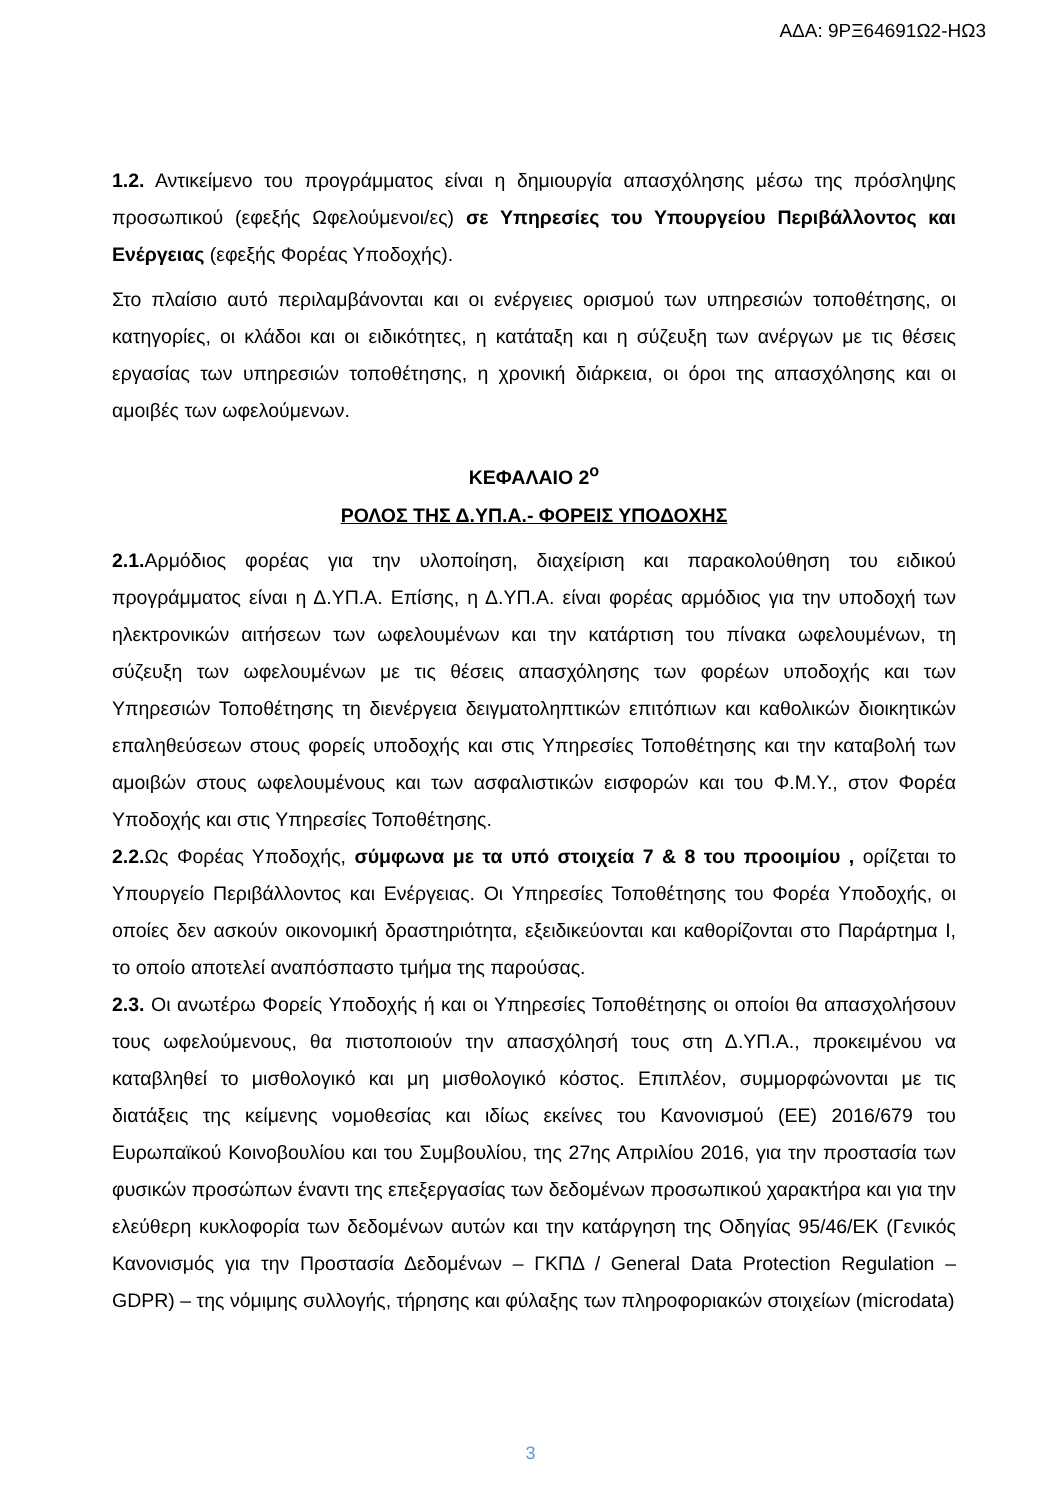ΑΔΑ: 9ΡΞ64691Ω2-ΗΩ3
1.2. Αντικείμενο του προγράμματος είναι η δημιουργία απασχόλησης μέσω της πρόσληψης προσωπικού (εφεξής Ωφελούμενοι/ες) σε Υπηρεσίες του Υπουργείου Περιβάλλοντος και Ενέργειας (εφεξής Φορέας Υποδοχής).
Στο πλαίσιο αυτό περιλαμβάνονται και οι ενέργειες ορισμού των υπηρεσιών τοποθέτησης, οι κατηγορίες, οι κλάδοι και οι ειδικότητες, η κατάταξη και η σύζευξη των ανέργων με τις θέσεις εργασίας των υπηρεσιών τοποθέτησης, η χρονική διάρκεια, οι όροι της απασχόλησης και οι αμοιβές των ωφελούμενων.
ΚΕΦΑΛΑΙΟ 2<sup>ο</sup>
ΡΟΛΟΣ ΤΗΣ Δ.ΥΠ.Α.- ΦΟΡΕΙΣ ΥΠΟΔΟΧΗΣ
2.1. Αρμόδιος φορέας για την υλοποίηση, διαχείριση και παρακολούθηση του ειδικού προγράμματος είναι η Δ.ΥΠ.Α. Επίσης, η Δ.ΥΠ.Α. είναι φορέας αρμόδιος για την υποδοχή των ηλεκτρονικών αιτήσεων των ωφελουμένων και την κατάρτιση του πίνακα ωφελουμένων, τη σύζευξη των ωφελουμένων με τις θέσεις απασχόλησης των φορέων υποδοχής και των Υπηρεσιών Τοποθέτησης τη διενέργεια δειγματοληπτικών επιτόπιων και καθολικών διοικητικών επαληθεύσεων στους φορείς υποδοχής και στις Υπηρεσίες Τοποθέτησης και την καταβολή των αμοιβών στους ωφελουμένους και των ασφαλιστικών εισφορών και του Φ.Μ.Υ., στον Φορέα Υποδοχής και στις Υπηρεσίες Τοποθέτησης.
2.2. Ως Φορέας Υποδοχής, σύμφωνα με τα υπό στοιχεία 7 & 8 του προοιμίου , ορίζεται το Υπουργείο Περιβάλλοντος και Ενέργειας. Οι Υπηρεσίες Τοποθέτησης του Φορέα Υποδοχής, οι οποίες δεν ασκούν οικονομική δραστηριότητα, εξειδικεύονται και καθορίζονται στο Παράρτημα Ι, το οποίο αποτελεί αναπόσπαστο τμήμα της παρούσας.
2.3. Οι ανωτέρω Φορείς Υποδοχής ή και οι Υπηρεσίες Τοποθέτησης οι οποίοι θα απασχολήσουν τους ωφελούμενους, θα πιστοποιούν την απασχόλησή τους στη Δ.ΥΠ.Α., προκειμένου να καταβληθεί το μισθολογικό και μη μισθολογικό κόστος. Επιπλέον, συμμορφώνονται με τις διατάξεις της κείμενης νομοθεσίας και ιδίως εκείνες του Κανονισμού (ΕΕ) 2016/679 του Ευρωπαϊκού Κοινοβουλίου και του Συμβουλίου, της 27ης Απριλίου 2016, για την προστασία των φυσικών προσώπων έναντι της επεξεργασίας των δεδομένων προσωπικού χαρακτήρα και για την ελεύθερη κυκλοφορία των δεδομένων αυτών και την κατάργηση της Οδηγίας 95/46/ΕΚ (Γενικός Κανονισμός για την Προστασία Δεδομένων – ΓΚΠΔ / General Data Protection Regulation – GDPR) – της νόμιμης συλλογής, τήρησης και φύλαξης των πληροφοριακών στοιχείων (microdata)
3